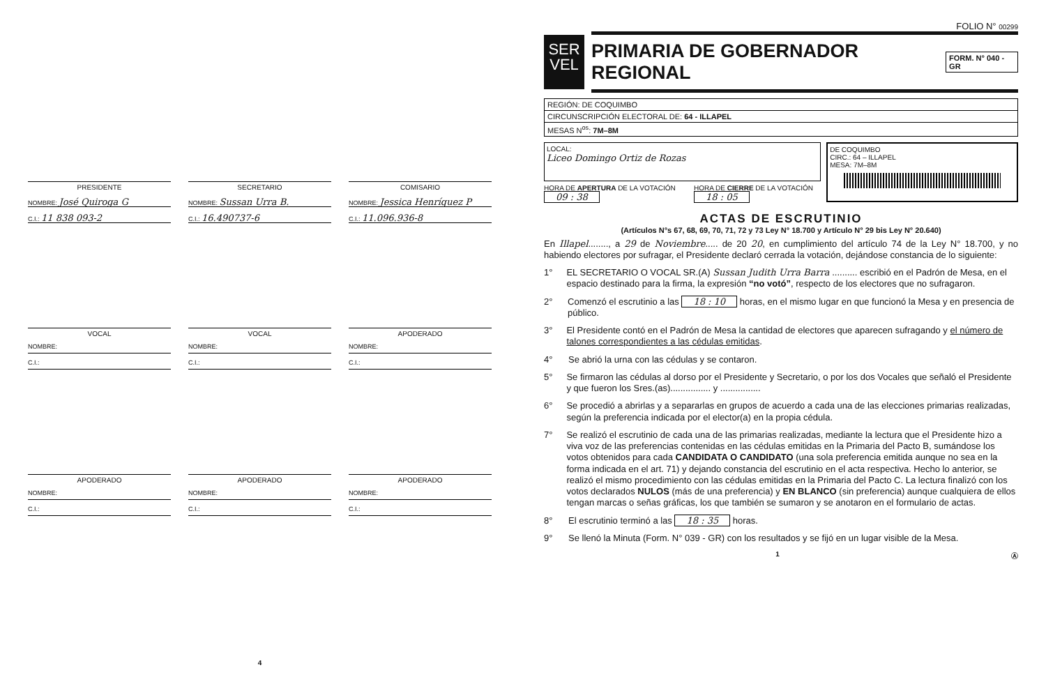PRESIDENTE
NOMBRE: José Quiroga G
C.I.: 11 838 093-2
SECRETARIO
NOMBRE: Sussan Urra B.
C.I.: 16.490737-6
COMISARIO
NOMBRE: Jessica Henríquez P
C.I.: 11.096.936-8
VOCAL
NOMBRE:
C.I.:
VOCAL
NOMBRE:
C.I.:
APODERADO
NOMBRE:
C.I.:
APODERADO
NOMBRE:
C.I.:
APODERADO
NOMBRE:
C.I.:
APODERADO
NOMBRE:
C.I.:
4
FOLIO N° 00299
SER
VEL
PRIMARIA DE GOBERNADOR REGIONAL FORM. N° 040 - GR
REGIÓN: DE COQUIMBO
CIRCUNSCRIPCIÓN ELECTORAL DE: 64 - ILLAPEL
MESAS N<sup>os</sup>: 7M–8M
LOCAL:
Liceo Domingo Ortiz de Rozas
HORA DE APERTURA DE LA VOTACIÓN 09 : 38 HORA DE CIERRE DE LA VOTACIÓN 18 : 05
DE COQUIMBO
CIRC.: 64 – ILLAPEL
MESA: 7M–8M
ACTAS DE ESCRUTINIO
(Artículos N°s 67, 68, 69, 70, 71, 72 y 73 Ley N° 18.700 y Artículo N° 29 bis Ley N° 20.640)
En Illapel........, a 29 de Noviembre..... de 20 20, en cumplimiento del artículo 74 de la Ley N° 18.700, y no habiendo electores por sufragar, el Presidente declaró cerrada la votación, dejándose constancia de lo siguiente:
1° EL SECRETARIO O VOCAL SR.(A) Sussan Judith Urra Barra .......... escribió en el Padrón de Mesa, en el espacio destinado para la firma, la expresión “no votó”, respecto de los electores que no sufragaron.
2° Comenzó el escrutinio a las 18 : 10 horas, en el mismo lugar en que funcionó la Mesa y en presencia de público.
3° El Presidente contó en el Padrón de Mesa la cantidad de electores que aparecen sufragando y el número de talones correspondientes a las cédulas emitidas.
4° Se abrió la urna con las cédulas y se contaron.
5° Se firmaron las cédulas al dorso por el Presidente y Secretario, o por los dos Vocales que señaló el Presidente y que fueron los Sres.(as)................ y ................
6° Se procedió a abrirlas y a separarlas en grupos de acuerdo a cada una de las elecciones primarias realizadas, según la preferencia indicada por el elector(a) en la propia cédula.
7° Se realizó el escrutinio de cada una de las primarias realizadas, mediante la lectura que el Presidente hizo a viva voz de las preferencias contenidas en las cédulas emitidas en la Primaria del Pacto B, sumándose los votos obtenidos para cada CANDIDATA O CANDIDATO (una sola preferencia emitida aunque no sea en la forma indicada en el art. 71) y dejando constancia del escrutinio en el acta respectiva. Hecho lo anterior, se realizó el mismo procedimiento con las cédulas emitidas en la Primaria del Pacto C. La lectura finalizó con los votos declarados NULOS (más de una preferencia) y EN BLANCO (sin preferencia) aunque cualquiera de ellos tengan marcas o señas gráficas, los que también se sumaron y se anotaron en el formulario de actas.
8° El escrutinio terminó a las 18 : 35 horas.
9° Se llenó la Minuta (Form. N° 039 - GR) con los resultados y se fijó en un lugar visible de la Mesa.
1 Ⓐ